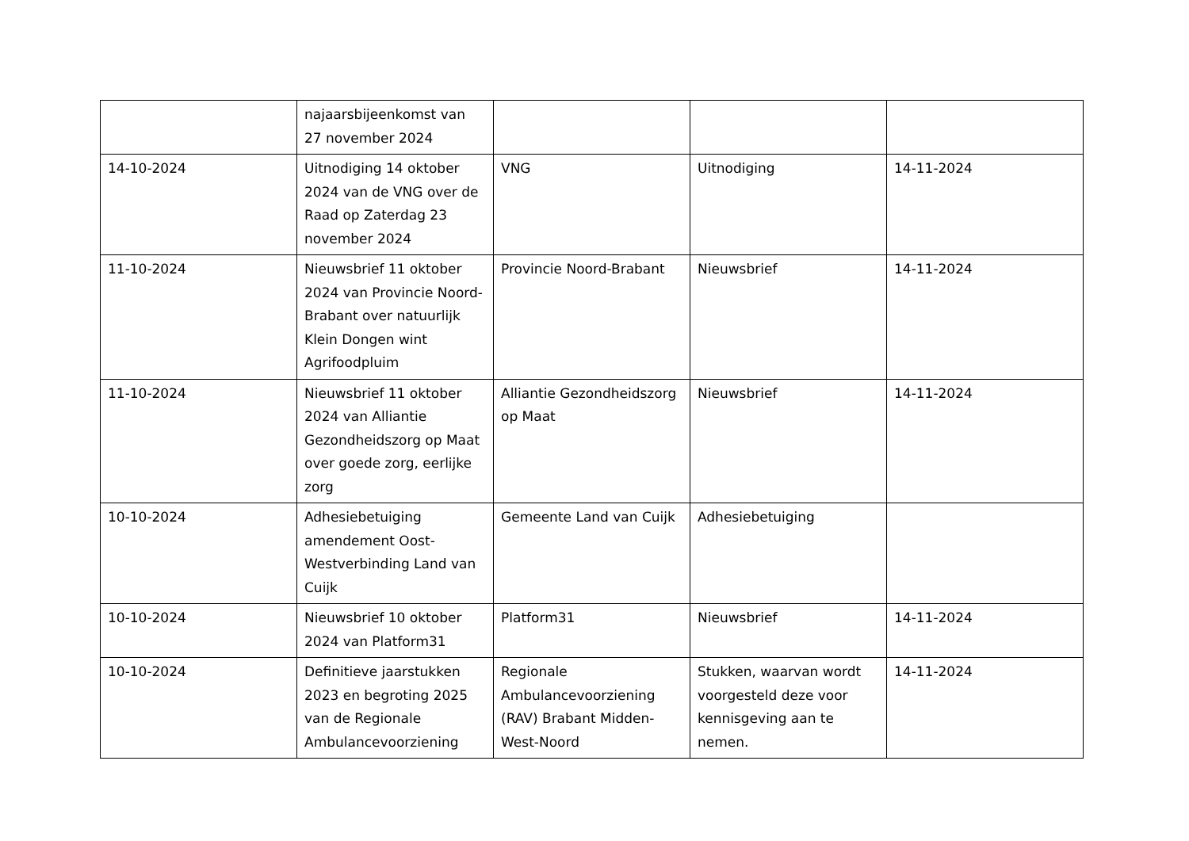| | najaarsbijeenkomst van 27 november 2024 | | | |
| 14-10-2024 | Uitnodiging 14 oktober 2024 van de VNG over de Raad op Zaterdag 23 november 2024 | VNG | Uitnodiging | 14-11-2024 |
| 11-10-2024 | Nieuwsbrief 11 oktober 2024 van Provincie Noord-Brabant over natuurlijk Klein Dongen wint Agrifoodpluim | Provincie Noord-Brabant | Nieuwsbrief | 14-11-2024 |
| 11-10-2024 | Nieuwsbrief 11 oktober 2024 van Alliantie Gezondheidszorg op Maat over goede zorg, eerlijke zorg | Alliantie Gezondheidszorg op Maat | Nieuwsbrief | 14-11-2024 |
| 10-10-2024 | Adhesiebetuiging amendement Oost-Westverbinding Land van Cuijk | Gemeente Land van Cuijk | Adhesiebetuiging | |
| 10-10-2024 | Nieuwsbrief 10 oktober 2024 van Platform31 | Platform31 | Nieuwsbrief | 14-11-2024 |
| 10-10-2024 | Definitieve jaarstukken 2023 en begroting 2025 van de Regionale Ambulancevoorziening | Regionale Ambulancevoorziening (RAV) Brabant Midden-West-Noord | Stukken, waarvan wordt voorgesteld deze voor kennisgeving aan te nemen. | 14-11-2024 |